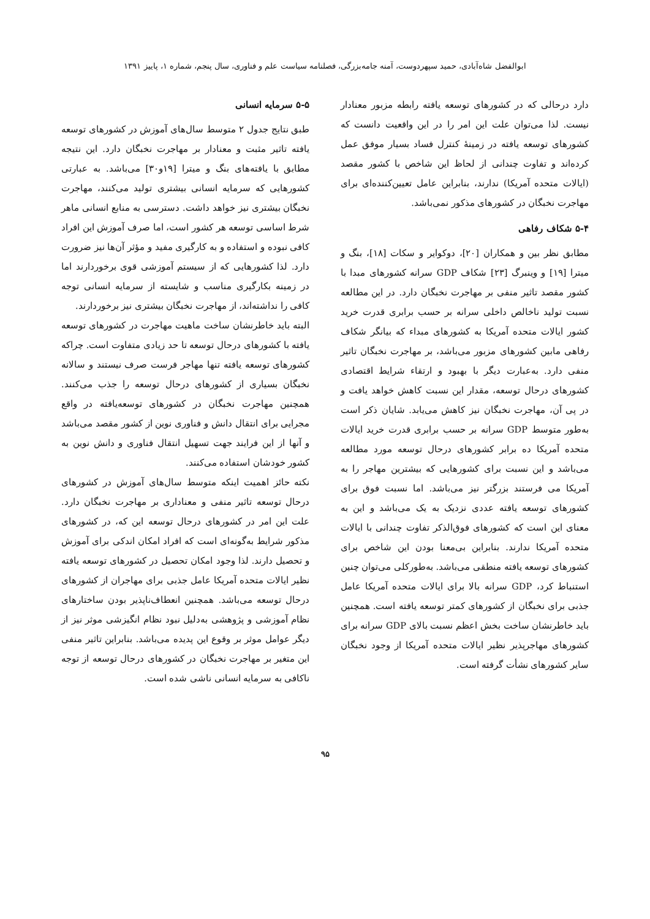ابوالفضل شاه‌آبادی، حمید سپهردوست، آمنه جامه‌بزرگی، فصلنامه سیاست علم و فناوری، سال پنجم، شماره ۱، پاییز ۱۳۹۱
دارد درحالی که در کشورهای توسعه یافته رابطه مزبور معنادار نیست. لذا می‌توان علت این امر را در این واقعیت دانست که کشورهای توسعه یافته در زمینهٔ کنترل فساد بسیار موفق عمل کرده‌اند و تفاوت چندانی از لحاظ این شاخص با کشور مقصد (ایالات متحده آمریکا) ندارند، بنابراین عامل تعیین‌کننده‌ای برای مهاجرت نخبگان در کشورهای مذکور نمی‌باشد.
۵-۴ شکاف رفاهی
مطابق نظر بین و همکاران [۲۰]، دوکوایر و سکات [۱۸]، بنگ و میترا [۱۹] و وینبرگ [۲۳] شکاف GDP سرانه کشورهای مبدا با کشور مقصد تاثیر منفی بر مهاجرت نخبگان دارد. در این مطالعه نسبت تولید ناخالص داخلی سرانه بر حسب برابری قدرت خرید کشور ایالات متحده آمریکا به کشورهای مبداء که بیانگر شکاف رفاهی مابین کشورهای مزبور می‌باشد، بر مهاجرت نخبگان تاثیر منفی دارد. به‌عبارت دیگر با بهبود و ارتقاء شرایط اقتصادی کشورهای درحال توسعه، مقدار این نسبت کاهش خواهد یافت و در پی آن، مهاجرت نخبگان نیز کاهش می‌یابد. شایان ذکر است به‌طور متوسط GDP سرانه بر حسب برابری قدرت خرید ایالات متحده آمریکا ده برابر کشورهای درحال توسعه مورد مطالعه می‌باشد و این نسبت برای کشورهایی که بیشترین مهاجر را به آمریکا می فرستند بزرگتر نیز می‌باشد. اما نسبت فوق برای کشورهای توسعه یافته عددی نزدیک به یک می‌باشد و این به معنای این است که کشورهای فوق‌الذکر تفاوت چندانی با ایالات متحده آمریکا ندارند. بنابراین بی‌معنا بودن این شاخص برای کشورهای توسعه یافته منطقی می‌باشد. به‌طورکلی می‌توان چنین استنباط کرد، GDP سرانه بالا برای ایالات متحده آمریکا عامل جذبی برای نخبگان از کشورهای کمتر توسعه یافته است. همچنین باید خاطرنشان ساخت بخش اعظم نسبت بالای GDP سرانه برای کشورهای مهاجرپذیر نظیر ایالات متحده آمریکا از وجود نخبگان سایر کشورهای نشأت گرفته است.
۵-۵ سرمایه انسانی
طبق نتایج جدول ۲ متوسط سال‌های آموزش در کشورهای توسعه یافته تاثیر مثبت و معنادار بر مهاجرت نخبگان دارد. این نتیجه مطابق با یافته‌های بنگ و میترا [۱۹و۳۰] می‌باشد. به عبارتی کشورهایی که سرمایه انسانی بیشتری تولید می‌کنند، مهاجرت نخبگان بیشتری نیز خواهد داشت. دسترسی به منابع انسانی ماهر شرط اساسی توسعه هر کشور است، اما صرف آموزش این افراد کافی نبوده و استفاده و به کارگیری مفید و مؤثر آن‌ها نیز ضرورت دارد. لذا کشورهایی که از سیستم آموزشی قوی برخوردارند اما در زمینه بکارگیری مناسب و شایسته از سرمایه انسانی توجه کافی را نداشته‌اند، از مهاجرت نخبگان بیشتری نیز برخوردارند.
البته باید خاطرنشان ساخت ماهیت مهاجرت در کشورهای توسعه یافته با کشورهای درحال توسعه تا حد زیادی متفاوت است. چراکه کشورهای توسعه یافته تنها مهاجر فرست صرف نیستند و سالانه نخبگان بسیاری از کشورهای درحال توسعه را جذب می‌کنند. همچنین مهاجرت نخبگان در کشورهای توسعه‌یافته در واقع مجرایی برای انتقال دانش و فناوری نوین از کشور مقصد می‌باشد و آنها از این فرایند جهت تسهیل انتقال فناوری و دانش نوین به کشور خودشان استفاده می‌کنند.
نکته حائز اهمیت اینکه متوسط سال‌های آموزش در کشورهای درحال توسعه تاثیر منفی و معناداری بر مهاجرت نخبگان دارد. علت این امر در کشورهای درحال توسعه این که، در کشورهای مذکور شرایط به‌گونه‌ای است که افراد امکان اندکی برای آموزش و تحصیل دارند. لذا وجود امکان تحصیل در کشورهای توسعه یافته نظیر ایالات متحده آمریکا عامل جذبی برای مهاجران از کشورهای درحال توسعه می‌باشد. همچنین انعطاف‌ناپذیر بودن ساختارهای نظام آموزشی و پژوهشی به‌دلیل نبود نظام انگیزشی موثر نیز از دیگر عوامل موثر بر وقوع این پدیده می‌باشد. بنابراین تاثیر منفی این متغیر بر مهاجرت نخبگان در کشورهای درحال توسعه از توجه ناکافی به سرمایه انسانی ناشی شده است.
۹۵